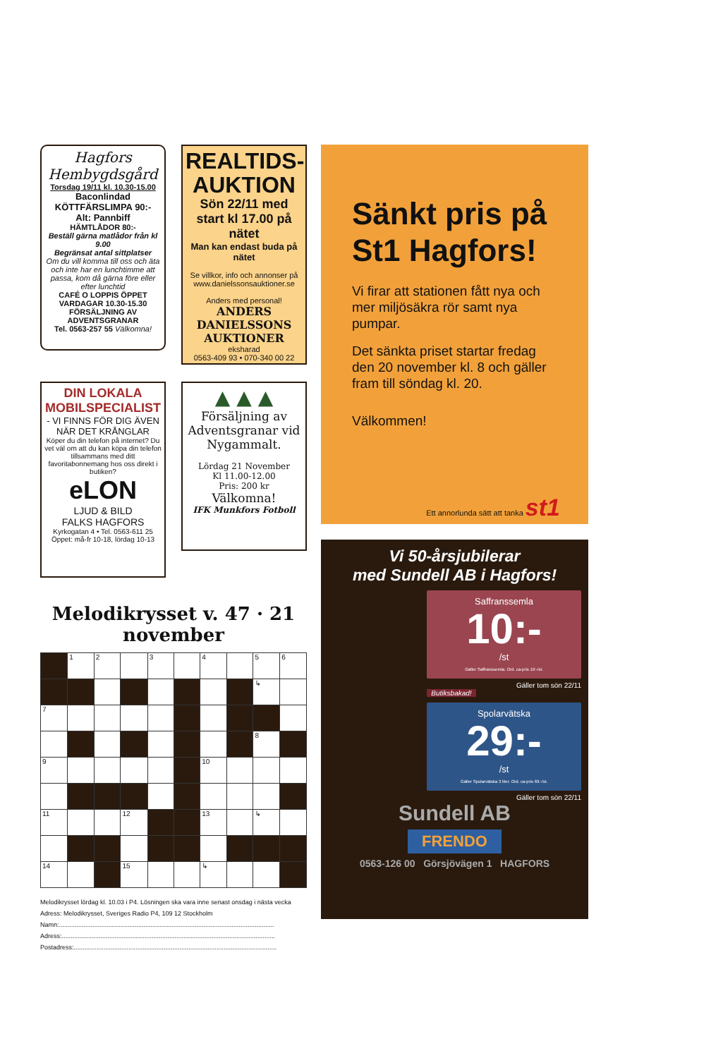Hagfors Hembygdsgård
Torsdag 19/11 kl. 10.30-15.00
Baconlindad
KÖTTFÄRSLIMPA 90:-
Alt: Pannbiff
HÄMTLÅDOR 80:-
Beställ gärna matlådor från kl 9.00
Begränsat antal sittplatser
Om du vill komma till oss och äta och inte har en lunchtimme att passa, kom då gärna före eller efter lunchtid
CAFÉ O LOPPIS ÖPPET VARDAGAR 10.30-15.30
FÖRSÄLJNING AV ADVENTSGRANAR
Tel. 0563-257 55 Välkomna!
REALTIDS-
AUKTION
Sön 22/11 med start kl 17.00 på nätet
Man kan endast buda på nätet
Se villkor, info och annonser på www.danielssonsauktioner.se
Anders med personal!
ANDERS DANIELSSONS AUKTIONER
eksharad
0563-409 93 • 070-340 00 22
DIN LOKALA MOBILSPECIALIST
- VI FINNS FÖR DIG ÄVEN NÄR DET KRÅNGLAR
Köper du din telefon på internet? Du vet väl om att du kan köpa din telefon tillsammans med ditt favoritabonnemang hos oss direkt i butiken?
eLON
LJUD & BILD
FALKS HAGFORS
Kyrkogatan 4 • Tel. 0563-611 25
Öppet: må-fr 10-18, lördag 10-13
▲ ▲ ▲
Försäljning av Adventsgranar vid Nygammalt.
Lördag 21 November
Kl 11.00-12.00
Pris: 200 kr
Välkomna!
IFK Munkfors Fotboll
Melodikrysset v. 47 · 21 november
| | 1 | 2 | | 3 | | 4 | | 5 | 6 |
| | | | | | | | | ↳ | |
| 7 | | | | | | | | | |
| | | | | | | | | 8 | |
| 9 | | | | | | 10 | | | |
| 11 | | | 12 | | | 13 | | ↳ | |
| 14 | | | 15 | | | ↳ | | | |
Melodikrysset lördag kl. 10.03 i P4. Lösningen ska vara inne senast onsdag i nästa vecka
Adress: Melodikrysset, Sveriges Radio P4, 109 12 Stockholm
Namn:..........................................................................................................................
Adress:.........................................................................................................................
Postadress:...................................................................................................................
Sänkt pris på St1 Hagfors!
Vi firar att stationen fått nya och mer miljösäkra rör samt nya pumpar.
Det sänkta priset startar fredag den 20 november kl. 8 och gäller fram till söndag kl. 20.
Välkommen!
Ett annorlunda sätt att tanka st1
Vi 50-årsjubilerar
med Sundell AB i Hagfors!
Saffranssemla
10:-
/st
Gäller Saffranssemla. Ord. ca-pris 19:-/st.
Gäller tom sön 22/11
Butiksbakad!
Spolarvätska
29:-
/st
Gäller Spolarvätska 3 liter. Ord. ca-pris 69:-/st.
Gäller tom sön 22/11
Sundell AB
FRENDO
0563-126 00 Görsjövägen 1 HAGFORS